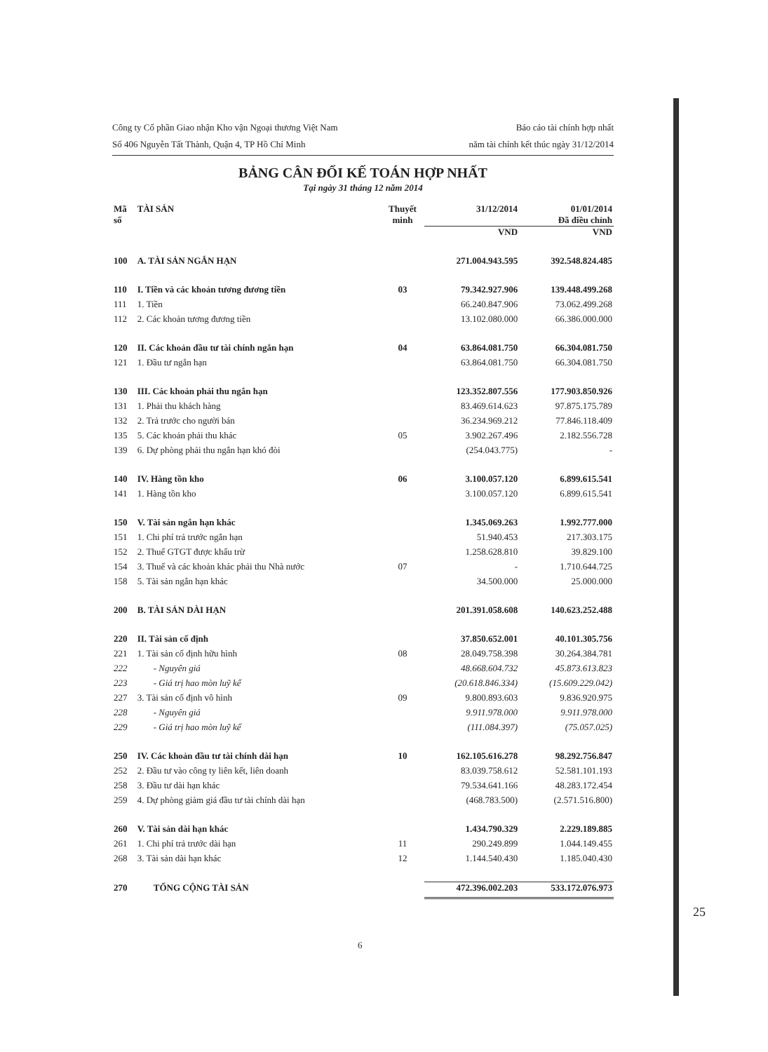Công ty Cổ phần Giao nhận Kho vận Ngoại thương Việt Nam
Số 406 Nguyễn Tất Thành, Quận 4, TP Hồ Chí Minh
Báo cáo tài chính hợp nhất
năm tài chính kết thúc ngày 31/12/2014
BẢNG CÂN ĐỐI KẾ TOÁN HỢP NHẤT
Tại ngày 31 tháng 12 năm 2014
| Mã số | TÀI SẢN | Thuyết minh | 31/12/2014 | 01/01/2014 Đã điều chỉnh |
| --- | --- | --- | --- | --- |
| | | | VND | VND |
| 100 | A. TÀI SẢN NGẮN HẠN | | 271.004.943.595 | 392.548.824.485 |
| 110 | I. Tiền và các khoản tương đương tiền | 03 | 79.342.927.906 | 139.448.499.268 |
| 111 | 1. Tiền | | 66.240.847.906 | 73.062.499.268 |
| 112 | 2. Các khoản tương đương tiền | | 13.102.080.000 | 66.386.000.000 |
| 120 | II. Các khoản đầu tư tài chính ngắn hạn | 04 | 63.864.081.750 | 66.304.081.750 |
| 121 | 1. Đầu tư ngắn hạn | | 63.864.081.750 | 66.304.081.750 |
| 130 | III. Các khoản phải thu ngắn hạn | | 123.352.807.556 | 177.903.850.926 |
| 131 | 1. Phải thu khách hàng | | 83.469.614.623 | 97.875.175.789 |
| 132 | 2. Trả trước cho người bán | | 36.234.969.212 | 77.846.118.409 |
| 135 | 5. Các khoản phải thu khác | 05 | 3.902.267.496 | 2.182.556.728 |
| 139 | 6. Dự phòng phải thu ngắn hạn khó đòi | | (254.043.775) | - |
| 140 | IV. Hàng tồn kho | 06 | 3.100.057.120 | 6.899.615.541 |
| 141 | 1. Hàng tồn kho | | 3.100.057.120 | 6.899.615.541 |
| 150 | V. Tài sản ngắn hạn khác | | 1.345.069.263 | 1.992.777.000 |
| 151 | 1. Chi phí trả trước ngắn hạn | | 51.940.453 | 217.303.175 |
| 152 | 2. Thuế GTGT được khấu trừ | | 1.258.628.810 | 39.829.100 |
| 154 | 3. Thuế và các khoản khác phải thu Nhà nước | 07 | - | 1.710.644.725 |
| 158 | 5. Tài sản ngắn hạn khác | | 34.500.000 | 25.000.000 |
| 200 | B. TÀI SẢN DÀI HẠN | | 201.391.058.608 | 140.623.252.488 |
| 220 | II. Tài sản cố định | | 37.850.652.001 | 40.101.305.756 |
| 221 | 1. Tài sản cố định hữu hình | 08 | 28.049.758.398 | 30.264.384.781 |
| 222 | - Nguyên giá | | 48.668.604.732 | 45.873.613.823 |
| 223 | - Giá trị hao mòn luỹ kế | | (20.618.846.334) | (15.609.229.042) |
| 227 | 3. Tài sản cố định vô hình | 09 | 9.800.893.603 | 9.836.920.975 |
| 228 | - Nguyên giá | | 9.911.978.000 | 9.911.978.000 |
| 229 | - Giá trị hao mòn luỹ kế | | (111.084.397) | (75.057.025) |
| 250 | IV. Các khoản đầu tư tài chính dài hạn | 10 | 162.105.616.278 | 98.292.756.847 |
| 252 | 2. Đầu tư vào công ty liên kết, liên doanh | | 83.039.758.612 | 52.581.101.193 |
| 258 | 3. Đầu tư dài hạn khác | | 79.534.641.166 | 48.283.172.454 |
| 259 | 4. Dự phòng giảm giá đầu tư tài chính dài hạn | | (468.783.500) | (2.571.516.800) |
| 260 | V. Tài sản dài hạn khác | | 1.434.790.329 | 2.229.189.885 |
| 261 | 1. Chi phí trả trước dài hạn | 11 | 290.249.899 | 1.044.149.455 |
| 268 | 3. Tài sản dài hạn khác | 12 | 1.144.540.430 | 1.185.040.430 |
| 270 | TỔNG CỘNG TÀI SẢN | | 472.396.002.203 | 533.172.076.973 |
6
25